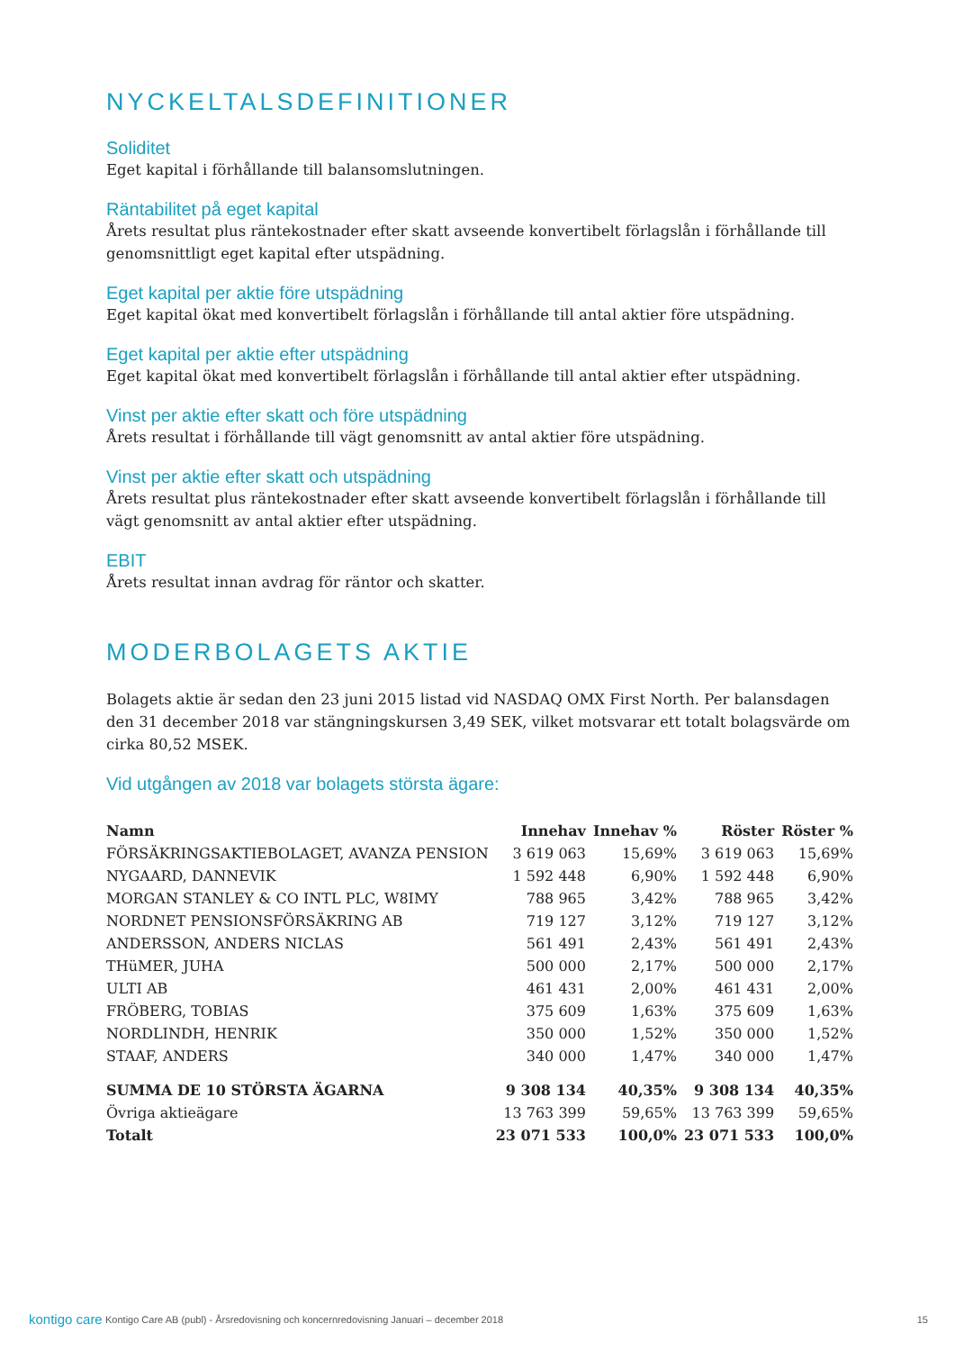NYCKELTALSDEFINITIONER
Soliditet
Eget kapital i förhållande till balansomslutningen.
Räntabilitet på eget kapital
Årets resultat plus räntekostnader efter skatt avseende konvertibelt förlagslån i förhållande till genomsnittligt eget kapital efter utspädning.
Eget kapital per aktie före utspädning
Eget kapital ökat med konvertibelt förlagslån i förhållande till antal aktier före utspädning.
Eget kapital per aktie efter utspädning
Eget kapital ökat med konvertibelt förlagslån i förhållande till antal aktier efter utspädning.
Vinst per aktie efter skatt och före utspädning
Årets resultat i förhållande till vägt genomsnitt av antal aktier före utspädning.
Vinst per aktie efter skatt och utspädning
Årets resultat plus räntekostnader efter skatt avseende konvertibelt förlagslån i förhållande till vägt genomsnitt av antal aktier efter utspädning.
EBIT
Årets resultat innan avdrag för räntor och skatter.
MODERBOLAGETS AKTIE
Bolagets aktie är sedan den 23 juni 2015 listad vid NASDAQ OMX First North. Per balansdagen den 31 december 2018 var stängningskursen 3,49 SEK, vilket motsvarar ett totalt bolagsvärde om cirka 80,52 MSEK.
Vid utgången av 2018 var bolagets största ägare:
| Namn | Innehav | Innehav % | Röster | Röster % |
| --- | --- | --- | --- | --- |
| FÖRSÄKRINGSAKTIEBOLAGET, AVANZA PENSION | 3 619 063 | 15,69% | 3 619 063 | 15,69% |
| NYGAARD, DANNEVIK | 1 592 448 | 6,90% | 1 592 448 | 6,90% |
| MORGAN STANLEY & CO INTL PLC, W8IMY | 788 965 | 3,42% | 788 965 | 3,42% |
| NORDNET PENSIONSFÖRSÄKRING AB | 719 127 | 3,12% | 719 127 | 3,12% |
| ANDERSSON, ANDERS NICLAS | 561 491 | 2,43% | 561 491 | 2,43% |
| THüMER, JUHA | 500 000 | 2,17% | 500 000 | 2,17% |
| ULTI AB | 461 431 | 2,00% | 461 431 | 2,00% |
| FRÖBERG, TOBIAS | 375 609 | 1,63% | 375 609 | 1,63% |
| NORDLINDH, HENRIK | 350 000 | 1,52% | 350 000 | 1,52% |
| STAAF, ANDERS | 340 000 | 1,47% | 340 000 | 1,47% |
| SUMMA DE 10 STÖRSTA ÄGARNA | 9 308 134 | 40,35% | 9 308 134 | 40,35% |
| Övriga aktieägare | 13 763 399 | 59,65% | 13 763 399 | 59,65% |
| Totalt | 23 071 533 | 100,0% | 23 071 533 | 100,0% |
kontigo care
Kontigo Care AB (publ) - Årsredovisning och koncernredovisning Januari – december 2018
15